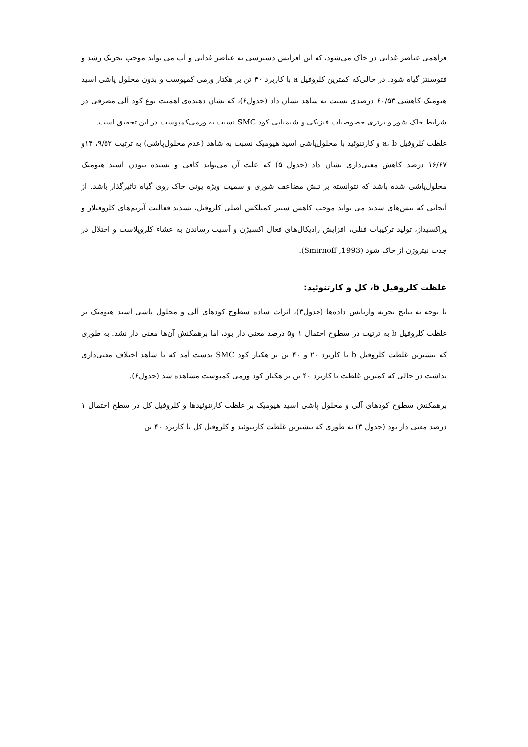فراهمی عناصر غذایی در خاک می‌شود، که این افزایش دسترسی به عناصر غذایی و آب می تواند موجب تحریک رشد و فتوسنتز گیاه شود. در حالی‌که کمترین کلروفیل a با کاربرد ۴۰ تن بر هکتار ورمی کمپوست و بدون محلول پاشی اسید هیومیک کاهشی ۶۰/۵۳ درصدی نسبت به شاهد نشان داد (جدول۶)، که نشان دهنده‌ی اهمیت نوع کود آلی مصرفی در شرایط خاک شور و برتری خصوصیات فیزیکی و شیمیایی کود SMC نسبت به ورمی‌کمپوست در این تحقیق است.
غلظت کلروفیل a، b و کارتنوئید با محلول‌پاشی اسید هیومیک نسبت به شاهد (عدم محلول‌پاشی) به ترتیب ۹/۵۲، ۱۴و ۱۶/۶۷ درصد کاهش معنی‌داری نشان داد (جدول ۵) که علت آن می‌تواند کافی و بسنده نبودن اسید هیومیک محلول‌پاشی شده باشد که نتوانسته بر تنش مضاعف شوری و سمیت ویژه یونی خاک روی گیاه تاثیرگذار باشد. از آنجایی که تنش‌های شدید می تواند موجب کاهش سنتز کمپلکس اصلی کلروفیل، تشدید فعالیت آنزیم‌های کلروفیلاز و پراکسیداز، تولید ترکیبات فنلی، افزایش رادیکال‌های فعال اکسیژن و آسیب رساندن به غشاء کلروپلاست و اختلال در جذب نیتروژن از خاک شود (Smirnoff ,1993).
غلظت کلروفیل b، کل و کارتنوئید:
با توجه به نتایج تجزیه واریانس داده‌ها (جدول۳)، اثرات ساده سطوح کودهای آلی و محلول پاشی اسید هیومیک بر غلظت کلروفیل b به ترتیب در سطوح احتمال ۱ و۵ درصد معنی دار بود، اما برهمکنش آن‌ها معنی دار نشد. به طوری که بیشترین غلظت کلروفیل b با کاربرد ۲۰ و ۴۰ تن بر هکتار کود SMC بدست آمد که با شاهد اختلاف معنی‌داری نداشت در حالی که کمترین غلظت با کاربرد ۴۰ تن بر هکتار کود ورمی کمپوست مشاهده شد (جدول۶).
برهمکنش سطوح کودهای آلی و محلول پاشی اسید هیومیک بر غلظت کارتنوئیدها و کلروفیل کل در سطح احتمال ۱ درصد معنی دار بود (جدول ۳) به طوری که بیشترین غلظت کارتنوئید و کلروفیل کل با کاربرد ۴۰ تن